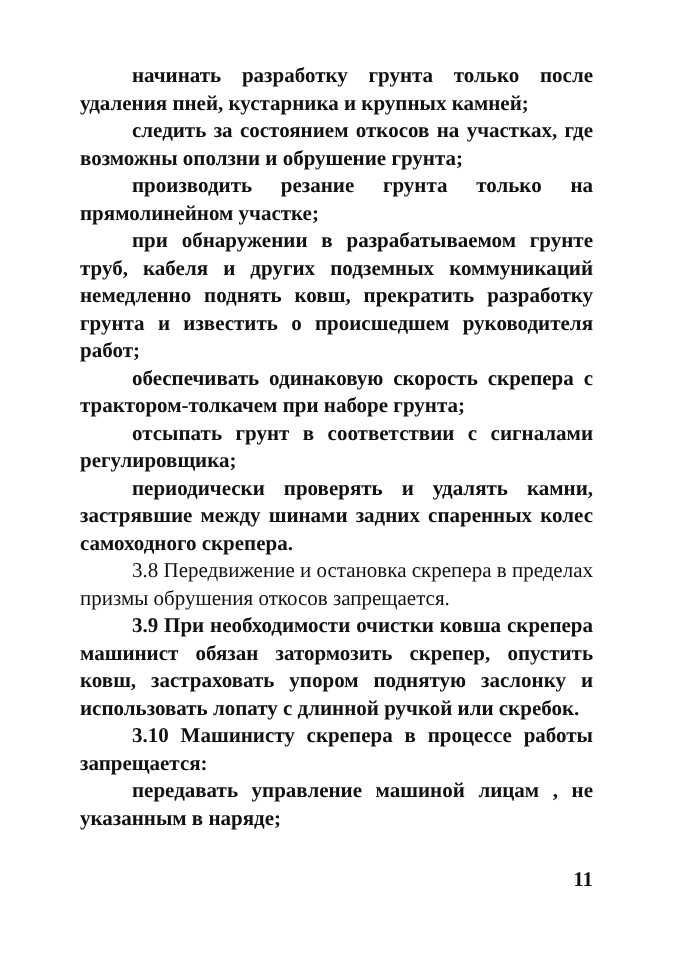начинать разработку грунта только после удаления пней, кустарника и крупных камней;
следить за состоянием откосов на участках, где возможны оползни и обрушение грунта;
производить резание грунта только на прямолинейном участке;
при обнаружении в разрабатываемом грунте труб, кабеля и других подземных коммуникаций немедленно поднять ковш, прекратить разработку грунта и известить о происшедшем руководителя работ;
обеспечивать одинаковую скорость скрепера с трактором-толкачем при наборе грунта;
отсыпать грунт в соответствии с сигналами регулировщика;
периодически проверять и удалять камни, застрявшие между шинами задних спаренных колес самоходного скрепера.
3.8 Передвижение и остановка скрепера в пределах призмы обрушения откосов запрещается.
3.9 При необходимости очистки ковша скрепера машинист обязан затормозить скрепер, опустить ковш, застраховать упором поднятую заслонку и использовать лопату с длинной ручкой или скребок.
3.10 Машинисту скрепера в процессе работы запрещается:
передавать управление машиной лицам , не указанным в наряде;
11